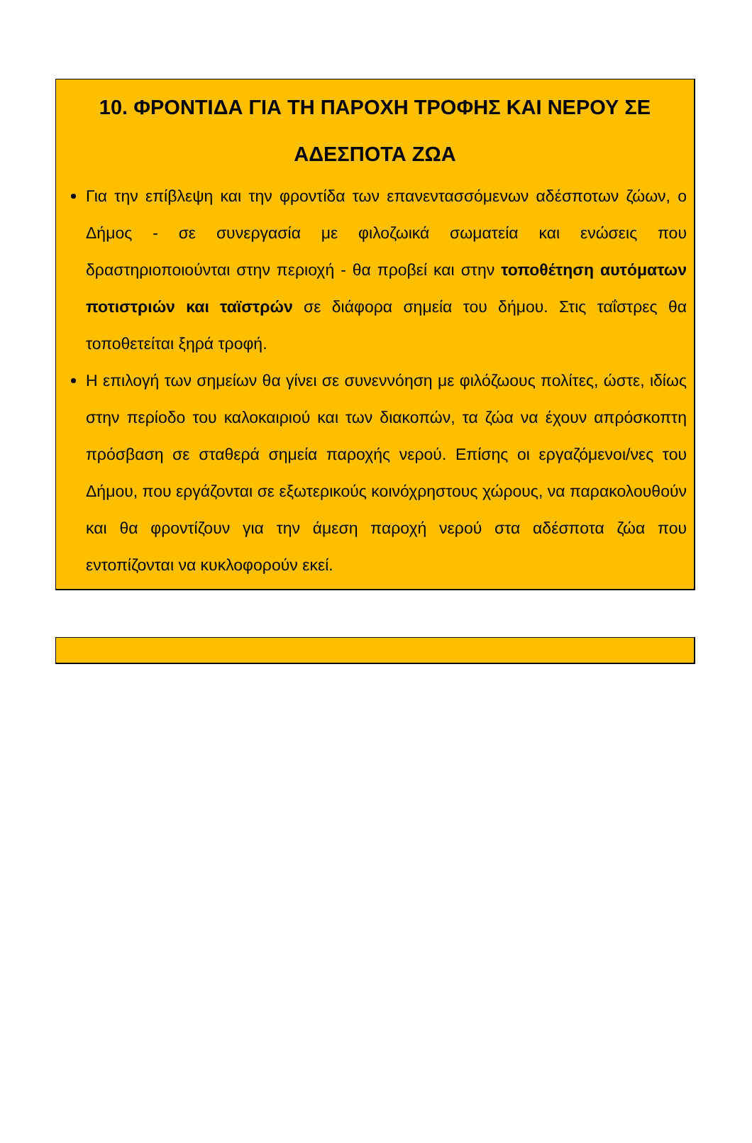10. ΦΡΟΝΤΙΔΑ ΓΙΑ ΤΗ ΠΑΡΟΧΗ ΤΡΟΦΗΣ ΚΑΙ ΝΕΡΟΥ ΣΕ
ΑΔΕΣΠΟΤΑ ΖΩΑ
Για την επίβλεψη και την φροντίδα των επανεντασσόμενων αδέσποτων ζώων, ο Δήμος - σε συνεργασία με φιλοζωικά σωματεία και ενώσεις που δραστηριοποιούνται στην περιοχή - θα προβεί και στην τοποθέτηση αυτόματων ποτιστριών και ταϊστρών σε διάφορα σημεία του δήμου. Στις ταΐστρες θα τοποθετείται ξηρά τροφή.
Η επιλογή των σημείων θα γίνει σε συνεννόηση με φιλόζωους πολίτες, ώστε, ιδίως στην περίοδο του καλοκαιριού και των διακοπών, τα ζώα να έχουν απρόσκοπτη πρόσβαση σε σταθερά σημεία παροχής νερού. Επίσης οι εργαζόμενοι/νες του Δήμου, που εργάζονται σε εξωτερικούς κοινόχρηστους χώρους, να παρακολουθούν και θα φροντίζουν για την άμεση παροχή νερού στα αδέσποτα ζώα που εντοπίζονται να κυκλοφορούν εκεί.